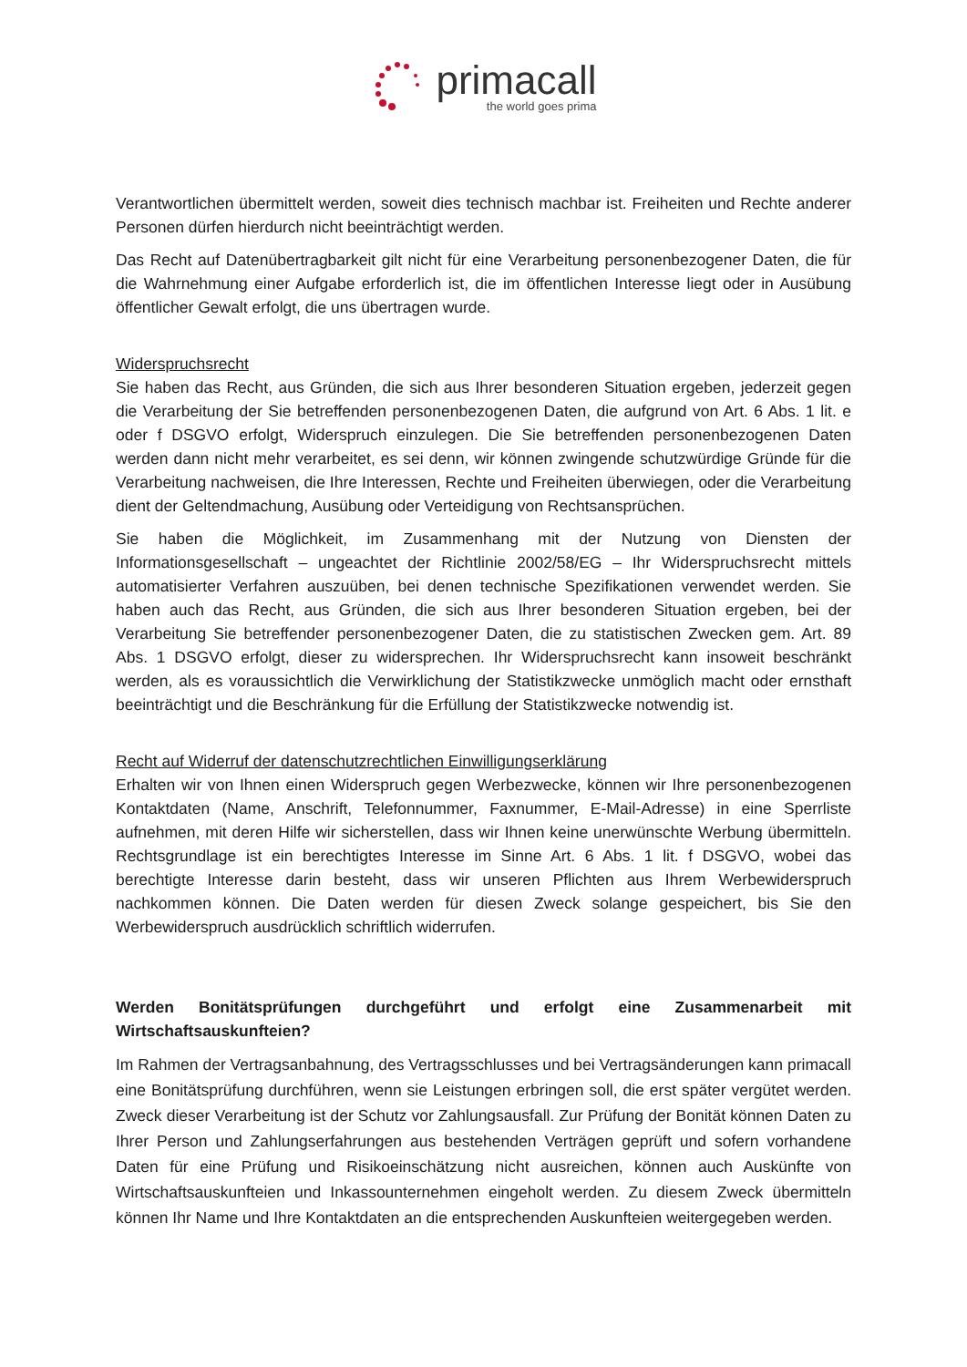primacall
the world goes prima
Verantwortlichen übermittelt werden, soweit dies technisch machbar ist. Freiheiten und Rechte anderer Personen dürfen hierdurch nicht beeinträchtigt werden.
Das Recht auf Datenübertragbarkeit gilt nicht für eine Verarbeitung personenbezogener Daten, die für die Wahrnehmung einer Aufgabe erforderlich ist, die im öffentlichen Interesse liegt oder in Ausübung öffentlicher Gewalt erfolgt, die uns übertragen wurde.
Widerspruchsrecht
Sie haben das Recht, aus Gründen, die sich aus Ihrer besonderen Situation ergeben, jederzeit gegen die Verarbeitung der Sie betreffenden personenbezogenen Daten, die aufgrund von Art. 6 Abs. 1 lit. e oder f DSGVO erfolgt, Widerspruch einzulegen. Die Sie betreffenden personenbezogenen Daten werden dann nicht mehr verarbeitet, es sei denn, wir können zwingende schutzwürdige Gründe für die Verarbeitung nachweisen, die Ihre Interessen, Rechte und Freiheiten überwiegen, oder die Verarbeitung dient der Geltendmachung, Ausübung oder Verteidigung von Rechtsansprüchen.
Sie haben die Möglichkeit, im Zusammenhang mit der Nutzung von Diensten der Informationsgesellschaft – ungeachtet der Richtlinie 2002/58/EG – Ihr Widerspruchsrecht mittels automatisierter Verfahren auszuüben, bei denen technische Spezifikationen verwendet werden. Sie haben auch das Recht, aus Gründen, die sich aus Ihrer besonderen Situation ergeben, bei der Verarbeitung Sie betreffender personenbezogener Daten, die zu statistischen Zwecken gem. Art. 89 Abs. 1 DSGVO erfolgt, dieser zu widersprechen. Ihr Widerspruchsrecht kann insoweit beschränkt werden, als es voraussichtlich die Verwirklichung der Statistikzwecke unmöglich macht oder ernsthaft beeinträchtigt und die Beschränkung für die Erfüllung der Statistikzwecke notwendig ist.
Recht auf Widerruf der datenschutzrechtlichen Einwilligungserklärung
Erhalten wir von Ihnen einen Widerspruch gegen Werbezwecke, können wir Ihre personenbezogenen Kontaktdaten (Name, Anschrift, Telefonnummer, Faxnummer, E-Mail-Adresse) in eine Sperrliste aufnehmen, mit deren Hilfe wir sicherstellen, dass wir Ihnen keine unerwünschte Werbung übermitteln. Rechtsgrundlage ist ein berechtigtes Interesse im Sinne Art. 6 Abs. 1 lit. f DSGVO, wobei das berechtigte Interesse darin besteht, dass wir unseren Pflichten aus Ihrem Werbewiderspruch nachkommen können. Die Daten werden für diesen Zweck solange gespeichert, bis Sie den Werbewiderspruch ausdrücklich schriftlich widerrufen.
Werden Bonitätsprüfungen durchgeführt und erfolgt eine Zusammenarbeit mit Wirtschaftsauskunfteien?
Im Rahmen der Vertragsanbahnung, des Vertragsschlusses und bei Vertragsänderungen kann primacall eine Bonitätsprüfung durchführen, wenn sie Leistungen erbringen soll, die erst später vergütet werden. Zweck dieser Verarbeitung ist der Schutz vor Zahlungsausfall. Zur Prüfung der Bonität können Daten zu Ihrer Person und Zahlungserfahrungen aus bestehenden Verträgen geprüft und sofern vorhandene Daten für eine Prüfung und Risikoeinschätzung nicht ausreichen, können auch Auskünfte von Wirtschaftsauskunfteien und Inkassounternehmen eingeholt werden. Zu diesem Zweck übermitteln können Ihr Name und Ihre Kontaktdaten an die entsprechenden Auskunfteien weitergegeben werden.